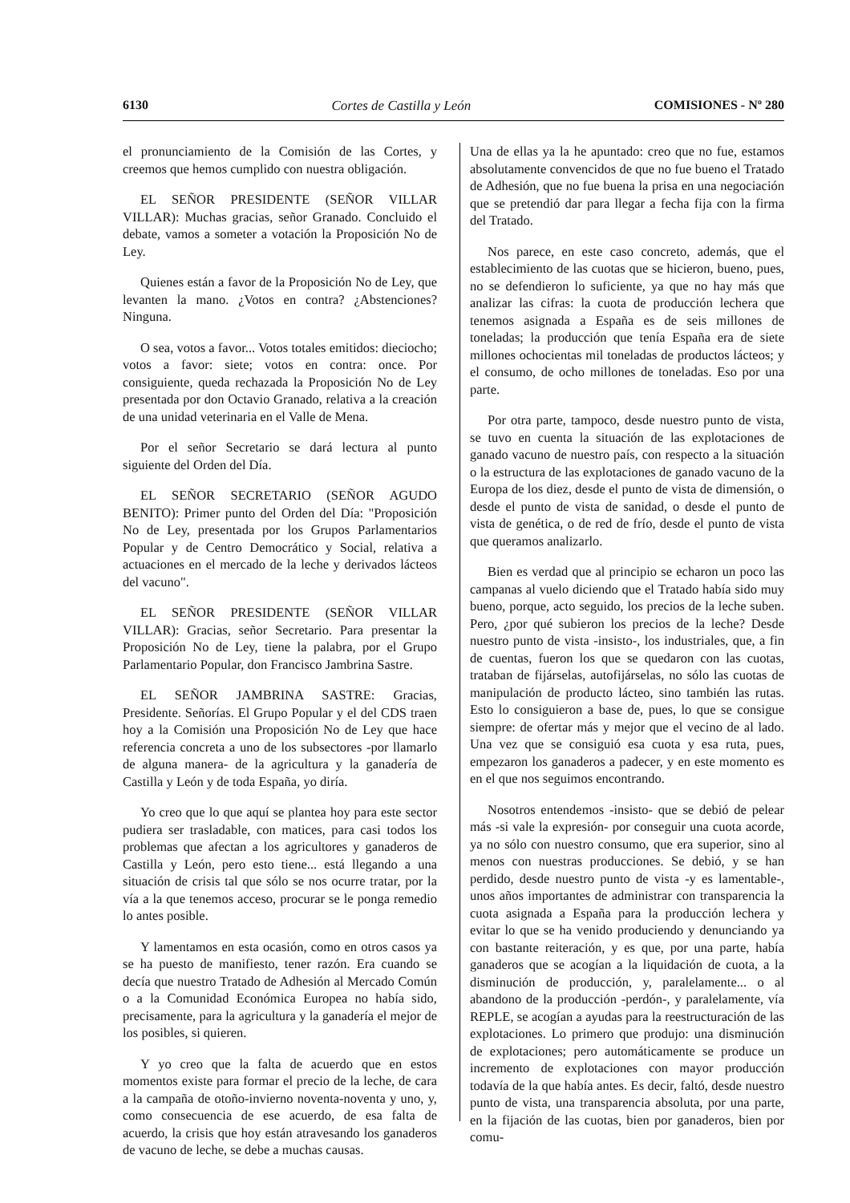6130 Cortes de Castilla y León COMISIONES - Nº 280
el pronunciamiento de la Comisión de las Cortes, y creemos que hemos cumplido con nuestra obligación.
EL SEÑOR PRESIDENTE (SEÑOR VILLAR VILLAR): Muchas gracias, señor Granado. Concluido el debate, vamos a someter a votación la Proposición No de Ley.
Quienes están a favor de la Proposición No de Ley, que levanten la mano. ¿Votos en contra? ¿Abstenciones? Ninguna.
O sea, votos a favor... Votos totales emitidos: dieciocho; votos a favor: siete; votos en contra: once. Por consiguiente, queda rechazada la Proposición No de Ley presentada por don Octavio Granado, relativa a la creación de una unidad veterinaria en el Valle de Mena.
Por el señor Secretario se dará lectura al punto siguiente del Orden del Día.
EL SEÑOR SECRETARIO (SEÑOR AGUDO BENITO): Primer punto del Orden del Día: "Proposición No de Ley, presentada por los Grupos Parlamentarios Popular y de Centro Democrático y Social, relativa a actuaciones en el mercado de la leche y derivados lácteos del vacuno".
EL SEÑOR PRESIDENTE (SEÑOR VILLAR VILLAR): Gracias, señor Secretario. Para presentar la Proposición No de Ley, tiene la palabra, por el Grupo Parlamentario Popular, don Francisco Jambrina Sastre.
EL SEÑOR JAMBRINA SASTRE: Gracias, Presidente. Señorías. El Grupo Popular y el del CDS traen hoy a la Comisión una Proposición No de Ley que hace referencia concreta a uno de los subsectores -por llamarlo de alguna manera- de la agricultura y la ganadería de Castilla y León y de toda España, yo diría.
Yo creo que lo que aquí se plantea hoy para este sector pudiera ser trasladable, con matices, para casi todos los problemas que afectan a los agricultores y ganaderos de Castilla y León, pero esto tiene... está llegando a una situación de crisis tal que sólo se nos ocurre tratar, por la vía a la que tenemos acceso, procurar se le ponga remedio lo antes posible.
Y lamentamos en esta ocasión, como en otros casos ya se ha puesto de manifiesto, tener razón. Era cuando se decía que nuestro Tratado de Adhesión al Mercado Común o a la Comunidad Económica Europea no había sido, precisamente, para la agricultura y la ganadería el mejor de los posibles, si quieren.
Y yo creo que la falta de acuerdo que en estos momentos existe para formar el precio de la leche, de cara a la campaña de otoño-invierno noventa-noventa y uno, y, como consecuencia de ese acuerdo, de esa falta de acuerdo, la crisis que hoy están atravesando los ganaderos de vacuno de leche, se debe a muchas causas.
Una de ellas ya la he apuntado: creo que no fue, estamos absolutamente convencidos de que no fue bueno el Tratado de Adhesión, que no fue buena la prisa en una negociación que se pretendió dar para llegar a fecha fija con la firma del Tratado.
Nos parece, en este caso concreto, además, que el establecimiento de las cuotas que se hicieron, bueno, pues, no se defendieron lo suficiente, ya que no hay más que analizar las cifras: la cuota de producción lechera que tenemos asignada a España es de seis millones de toneladas; la producción que tenía España era de siete millones ochocientas mil toneladas de productos lácteos; y el consumo, de ocho millones de toneladas. Eso por una parte.
Por otra parte, tampoco, desde nuestro punto de vista, se tuvo en cuenta la situación de las explotaciones de ganado vacuno de nuestro país, con respecto a la situación o la estructura de las explotaciones de ganado vacuno de la Europa de los diez, desde el punto de vista de dimensión, o desde el punto de vista de sanidad, o desde el punto de vista de genética, o de red de frío, desde el punto de vista que queramos analizarlo.
Bien es verdad que al principio se echaron un poco las campanas al vuelo diciendo que el Tratado había sido muy bueno, porque, acto seguido, los precios de la leche suben. Pero, ¿por qué subieron los precios de la leche? Desde nuestro punto de vista -insisto-, los industriales, que, a fin de cuentas, fueron los que se quedaron con las cuotas, trataban de fijárselas, autofijárselas, no sólo las cuotas de manipulación de producto lácteo, sino también las rutas. Esto lo consiguieron a base de, pues, lo que se consigue siempre: de ofertar más y mejor que el vecino de al lado. Una vez que se consiguió esa cuota y esa ruta, pues, empezaron los ganaderos a padecer, y en este momento es en el que nos seguimos encontrando.
Nosotros entendemos -insisto- que se debió de pelear más -si vale la expresión- por conseguir una cuota acorde, ya no sólo con nuestro consumo, que era superior, sino al menos con nuestras producciones. Se debió, y se han perdido, desde nuestro punto de vista -y es lamentable-, unos años importantes de administrar con transparencia la cuota asignada a España para la producción lechera y evitar lo que se ha venido produciendo y denunciando ya con bastante reiteración, y es que, por una parte, había ganaderos que se acogían a la liquidación de cuota, a la disminución de producción, y, paralelamente... o al abandono de la producción -perdón-, y paralelamente, vía REPLE, se acogían a ayudas para la reestructuración de las explotaciones. Lo primero que produjo: una disminución de explotaciones; pero automáticamente se produce un incremento de explotaciones con mayor producción todavía de la que había antes. Es decir, faltó, desde nuestro punto de vista, una transparencia absoluta, por una parte, en la fijación de las cuotas, bien por ganaderos, bien por comu-